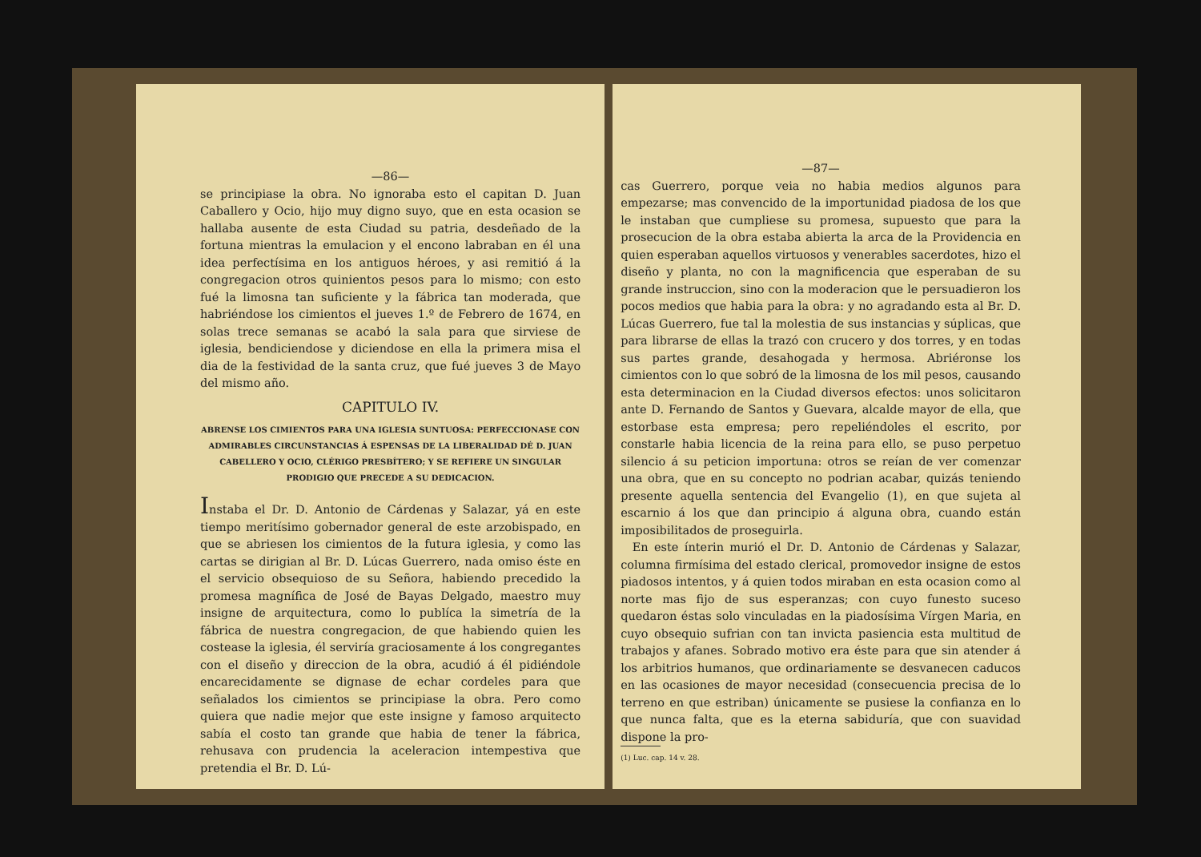—86—
se principiase la obra. No ignoraba esto el capitan D. Juan Caballero y Ocio, hijo muy digno suyo, que en esta ocasion se hallaba ausente de esta Ciudad su patria, desdeñado de la fortuna mientras la emulacion y el encono labraban en él una idea perfectísima en los antiguos héroes, y asi remitió á la congregacion otros quinientos pesos para lo mismo; con esto fué la limosna tan suficiente y la fábrica tan moderada, que habriéndose los cimientos el jueves 1.º de Febrero de 1674, en solas trece semanas se acabó la sala para que sirviese de iglesia, bendiciendose y diciendose en ella la primera misa el dia de la festividad de la santa cruz, que fué jueves 3 de Mayo del mismo año.
CAPITULO IV.
ABRENSE LOS CIMIENTOS PARA UNA IGLESIA SUNTUOSA: PERFECCIONASE CON ADMIRABLES CIRCUNSTANCIAS Á ESPENSAS DE LA LIBERALIDAD DÉ D. JUAN CABELLERO Y OCIO, CLÉRIGO PRESBÍTERO; Y SE REFIERE UN SINGULAR PRODIGIO QUE PRECEDE A SU DEDICACION.
Instaba el Dr. D. Antonio de Cárdenas y Salazar, yá en este tiempo meritísimo gobernador general de este arzobispado, en que se abriesen los cimientos de la futura iglesia, y como las cartas se dirigian al Br. D. Lúcas Guerrero, nada omiso éste en el servicio obsequioso de su Señora, habiendo precedido la promesa magnífica de José de Bayas Delgado, maestro muy insigne de arquitectura, como lo publíca la simetría de la fábrica de nuestra congregacion, de que habiendo quien les costease la iglesia, él serviría graciosamente á los congregantes con el diseño y direccion de la obra, acudió á él pidiéndole encarecidamente se dignase de echar cordeles para que señalados los cimientos se principiase la obra. Pero como quiera que nadie mejor que este insigne y famoso arquitecto sabía el costo tan grande que habia de tener la fábrica, rehusava con prudencia la aceleracion intempestiva que pretendia el Br. D. Lú-
—87—
cas Guerrero, porque veia no habia medios algunos para empezarse; mas convencido de la importunidad piadosa de los que le instaban que cumpliese su promesa, supuesto que para la prosecucion de la obra estaba abierta la arca de la Providencia en quien esperaban aquellos virtuosos y venerables sacerdotes, hizo el diseño y planta, no con la magnificencia que esperaban de su grande instruccion, sino con la moderacion que le persuadieron los pocos medios que habia para la obra: y no agradando esta al Br. D. Lúcas Guerrero, fue tal la molestia de sus instancias y súplicas, que para librarse de ellas la trazó con crucero y dos torres, y en todas sus partes grande, desahogada y hermosa. Abriéronse los cimientos con lo que sobró de la limosna de los mil pesos, causando esta determinacion en la Ciudad diversos efectos: unos solicitaron ante D. Fernando de Santos y Guevara, alcalde mayor de ella, que estorbase esta empresa; pero repeliéndoles el escrito, por constarle habia licencia de la reina para ello, se puso perpetuo silencio á su peticion importuna: otros se reían de ver comenzar una obra, que en su concepto no podrian acabar, quizás teniendo presente aquella sentencia del Evangelio (1), en que sujeta al escarnio á los que dan principio á alguna obra, cuando están imposibilitados de proseguirla.
En este ínterin murió el Dr. D. Antonio de Cárdenas y Salazar, columna firmísima del estado clerical, promovedor insigne de estos piadosos intentos, y á quien todos miraban en esta ocasion como al norte mas fijo de sus esperanzas; con cuyo funesto suceso quedaron éstas solo vinculadas en la piadosísima Vírgen Maria, en cuyo obsequio sufrian con tan invicta pasiencia esta multitud de trabajos y afanes. Sobrado motivo era éste para que sin atender á los arbitrios humanos, que ordinariamente se desvanecen caducos en las ocasiones de mayor necesidad (consecuencia precisa de lo terreno en que estriban) únicamente se pusiese la confianza en lo que nunca falta, que es la eterna sabiduría, que con suavidad dispone la pro-
(1) Luc. cap. 14 v. 28.